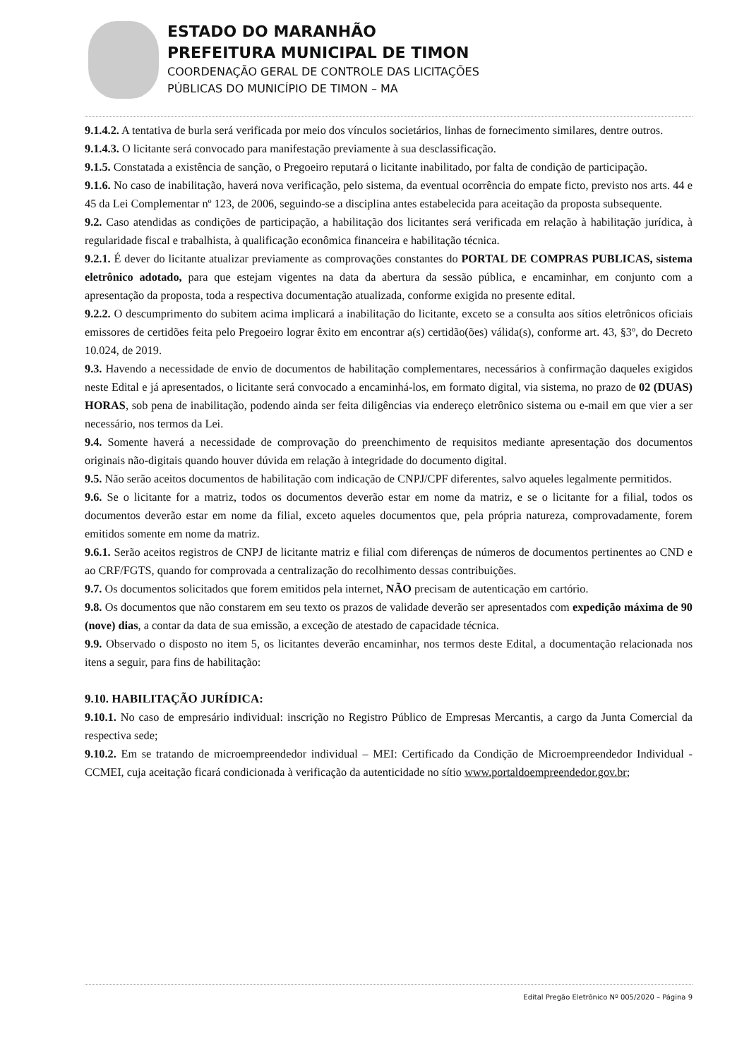ESTADO DO MARANHÃO
PREFEITURA MUNICIPAL DE TIMON
COORDENAÇÃO GERAL DE CONTROLE DAS LICITAÇÕES
PÚBLICAS DO MUNICÍPIO DE TIMON – MA
9.1.4.2. A tentativa de burla será verificada por meio dos vínculos societários, linhas de fornecimento similares, dentre outros.
9.1.4.3. O licitante será convocado para manifestação previamente à sua desclassificação.
9.1.5. Constatada a existência de sanção, o Pregoeiro reputará o licitante inabilitado, por falta de condição de participação.
9.1.6. No caso de inabilitação, haverá nova verificação, pelo sistema, da eventual ocorrência do empate ficto, previsto nos arts. 44 e 45 da Lei Complementar nº 123, de 2006, seguindo-se a disciplina antes estabelecida para aceitação da proposta subsequente.
9.2. Caso atendidas as condições de participação, a habilitação dos licitantes será verificada em relação à habilitação jurídica, à regularidade fiscal e trabalhista, à qualificação econômica financeira e habilitação técnica.
9.2.1. É dever do licitante atualizar previamente as comprovações constantes do PORTAL DE COMPRAS PUBLICAS, sistema eletrônico adotado, para que estejam vigentes na data da abertura da sessão pública, e encaminhar, em conjunto com a apresentação da proposta, toda a respectiva documentação atualizada, conforme exigida no presente edital.
9.2.2. O descumprimento do subitem acima implicará a inabilitação do licitante, exceto se a consulta aos sítios eletrônicos oficiais emissores de certidões feita pelo Pregoeiro lograr êxito em encontrar a(s) certidão(ões) válida(s), conforme art. 43, §3º, do Decreto 10.024, de 2019.
9.3. Havendo a necessidade de envio de documentos de habilitação complementares, necessários à confirmação daqueles exigidos neste Edital e já apresentados, o licitante será convocado a encaminhá-los, em formato digital, via sistema, no prazo de 02 (DUAS) HORAS, sob pena de inabilitação, podendo ainda ser feita diligências via endereço eletrônico sistema ou e-mail em que vier a ser necessário, nos termos da Lei.
9.4. Somente haverá a necessidade de comprovação do preenchimento de requisitos mediante apresentação dos documentos originais não-digitais quando houver dúvida em relação à integridade do documento digital.
9.5. Não serão aceitos documentos de habilitação com indicação de CNPJ/CPF diferentes, salvo aqueles legalmente permitidos.
9.6. Se o licitante for a matriz, todos os documentos deverão estar em nome da matriz, e se o licitante for a filial, todos os documentos deverão estar em nome da filial, exceto aqueles documentos que, pela própria natureza, comprovadamente, forem emitidos somente em nome da matriz.
9.6.1. Serão aceitos registros de CNPJ de licitante matriz e filial com diferenças de números de documentos pertinentes ao CND e ao CRF/FGTS, quando for comprovada a centralização do recolhimento dessas contribuições.
9.7. Os documentos solicitados que forem emitidos pela internet, NÃO precisam de autenticação em cartório.
9.8. Os documentos que não constarem em seu texto os prazos de validade deverão ser apresentados com expedição máxima de 90 (nove) dias, a contar da data de sua emissão, a exceção de atestado de capacidade técnica.
9.9. Observado o disposto no item 5, os licitantes deverão encaminhar, nos termos deste Edital, a documentação relacionada nos itens a seguir, para fins de habilitação:
9.10. HABILITAÇÃO JURÍDICA:
9.10.1. No caso de empresário individual: inscrição no Registro Público de Empresas Mercantis, a cargo da Junta Comercial da respectiva sede;
9.10.2. Em se tratando de microempreendedor individual – MEI: Certificado da Condição de Microempreendedor Individual - CCMEI, cuja aceitação ficará condicionada à verificação da autenticidade no sítio www.portaldoempreendedor.gov.br;
Edital Pregão Eletrônico Nº 005/2020 – Página 9